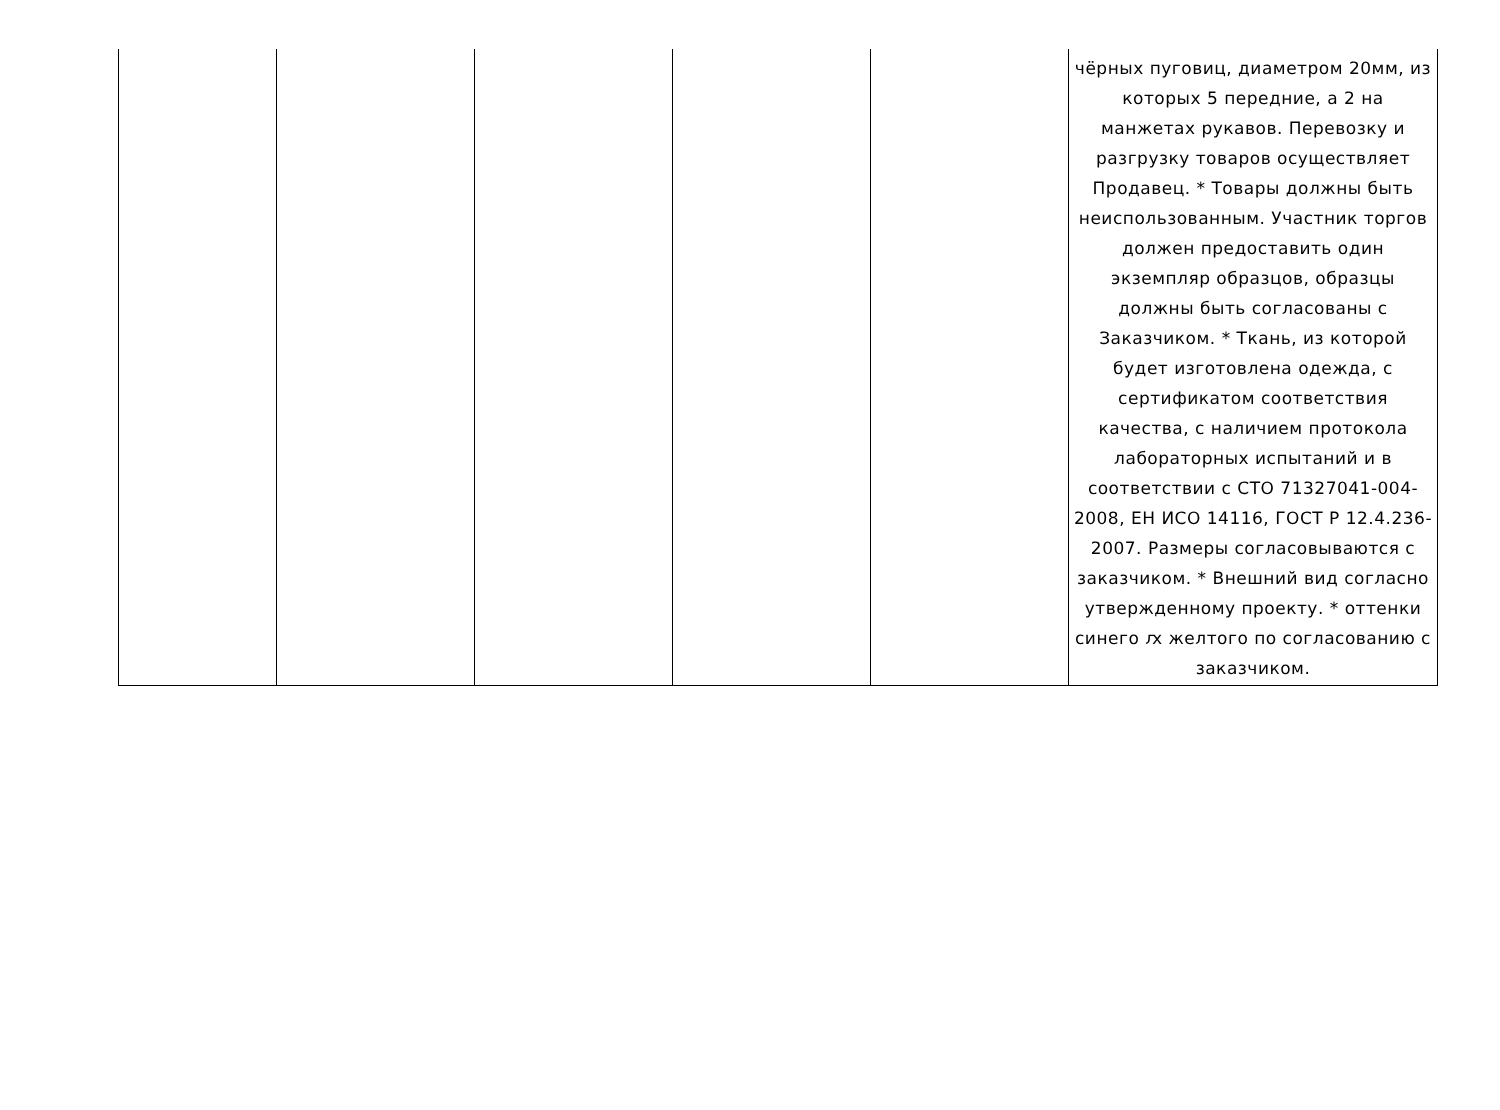| | | | | | чёрных пуговиц, диаметром 20мм, из которых 5 передние, а 2 на манжетах рукавов. Перевозку и разгрузку товаров осуществляет Продавец. * Товары должны быть неиспользованным. Участник торгов должен предоставить один экземпляр образцов, образцы должны быть согласованы с Заказчиком. * Ткань, из которой будет изготовлена одежда, с сертификатом соответствия качества, с наличием протокола лабораторных испытаний и в соответствии с СТО 71327041-004-2008, ЕН ИСО 14116, ГОСТ Р 12.4.236-2007. Размеры согласовываются с заказчиком. * Внешний вид согласно утвержденному проекту. * оттенки синего ԕ желтого по согласованию с заказчиком. |